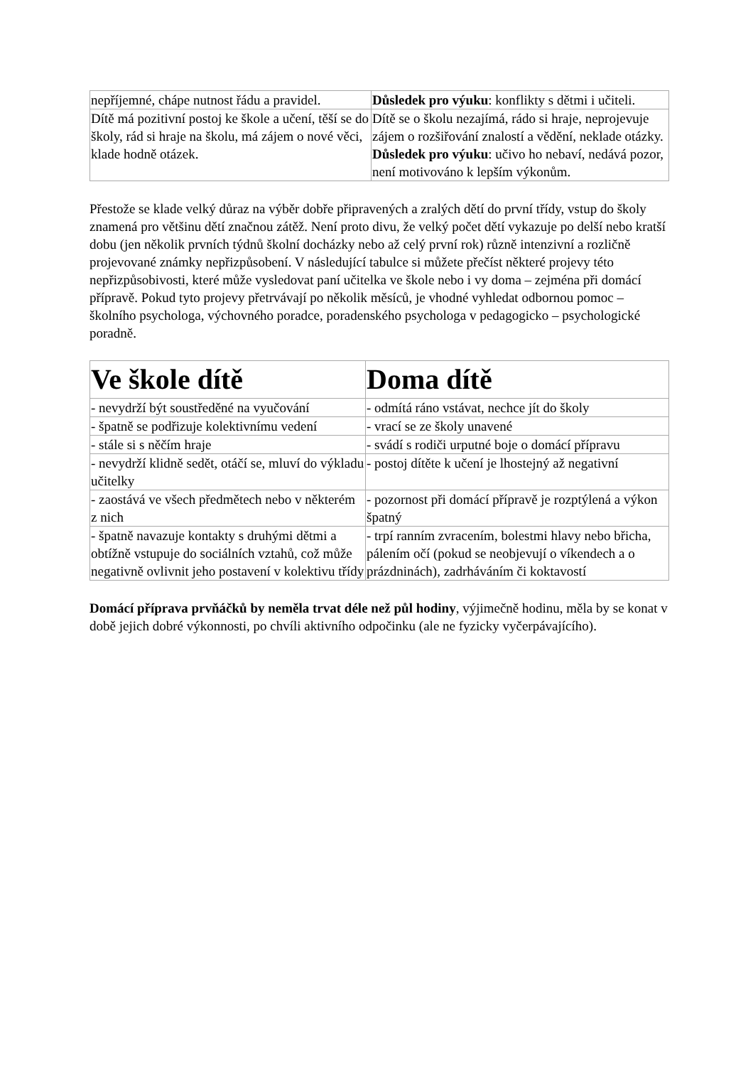| nepříjemné, chápe nutnost řádu a pravidel. | Důsledek pro výuku : konflikty s dětmi i učiteli. |
| Dítě má pozitivní postoj ke škole a učení, těší se do školy, rád si hraje na školu, má zájem o nové věci, klade hodně otázek. | Dítě se o školu nezajímá, rádo si hraje, neprojevuje zájem o rozšiřování znalostí a vědění, neklade otázky. Důsledek pro výuku : učivo ho nebaví, nedává pozor, není motivováno k lepším výkonům. |
Přestože se klade velký důraz na výběr dobře připravených a zralých dětí do první třídy, vstup do školy znamená pro většinu dětí značnou zátěž. Není proto divu, že velký počet dětí vykazuje po delší nebo kratší dobu (jen několik prvních týdnů školní docházky nebo až celý první rok) různě intenzivní a rozličně projevované známky nepřizpůsobení. V následující tabulce si můžete přečíst některé projevy této nepřizpůsobivosti, které může vysledovat paní učitelka ve škole nebo i vy doma – zejména při domácí přípravě. Pokud tyto projevy přetrvávají po několik měsíců, je vhodné vyhledat odbornou pomoc – školního psychologa, výchovného poradce, poradenského psychologa v pedagogicko – psychologické poradně.
| Ve škole dítě | Doma dítě |
| --- | --- |
| - nevydrží být soustředěné na vyučování | - odmítá ráno vstávat, nechce jít do školy |
| - špatně se podřizuje kolektivnímu vedení | - vrací se ze školy unavené |
| - stále si s něčím hraje | - svádí s rodiči urputné boje o domácí přípravu |
| - nevydrží klidně sedět, otáčí se, mluví do výkladu učitelky | - postoj dítěte k učení je lhostejný až negativní |
| - zaostává ve všech předmětech nebo v některém z nich | - pozornost při domácí přípravě je rozptýlená a výkon špatný |
| - špatně navazuje kontakty s druhými dětmi a obtížně vstupuje do sociálních vztahů, což může negativně ovlivnit jeho postavení v kolektivu třídy | - trpí ranním zvracením, bolestmi hlavy nebo břicha, pálením očí (pokud se neobjevují o víkendech a o prázdninách), zadrháváním či koktavostí |
Domácí příprava prvňáčků by neměla trvat déle než půl hodiny, výjimečně hodinu, měla by se konat v době jejich dobré výkonnosti, po chvíli aktivního odpočinku (ale ne fyzicky vyčerpávajícího).